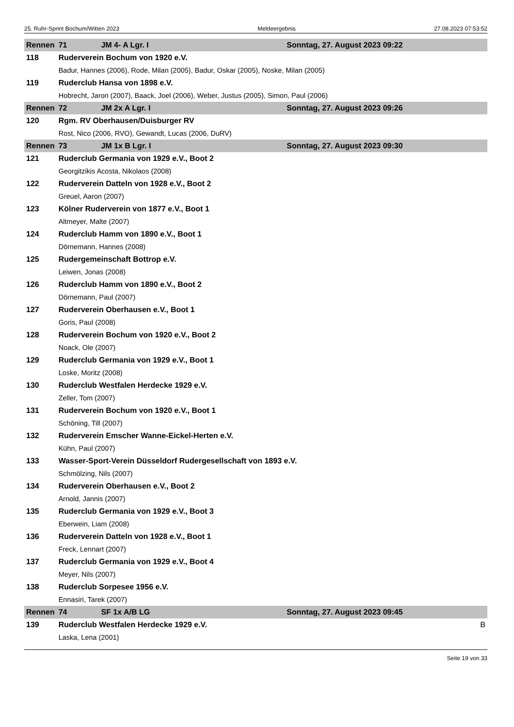25. Ruhr-Sprint Bochum/Witten 2023 Meldeergebnis 27.08.2023 07:53:52
| Rennen | 71 | JM 4- A Lgr. I | Sonntag, 27. August 2023 09:22 |
| --- | --- | --- | --- |
| 118 | Ruderverein Bochum von 1920 e.V. | | |
| | Badur, Hannes (2006), Rode, Milan (2005), Badur, Oskar (2005), Noske, Milan (2005) | | |
| 119 | Ruderclub Hansa von 1898 e.V. | | |
| | Hobrecht, Jaron (2007), Baack, Joel (2006), Weber, Justus (2005), Simon, Paul (2006) | | |
| Rennen | 72 | JM 2x A Lgr. I | Sonntag, 27. August 2023 09:26 |
| 120 | Rgm. RV Oberhausen/Duisburger RV | | |
| | Rost, Nico (2006, RVO), Gewandt, Lucas (2006, DuRV) | | |
| Rennen | 73 | JM 1x B Lgr. I | Sonntag, 27. August 2023 09:30 |
| 121 | Ruderclub Germania von 1929 e.V., Boot 2 | | |
| | Georgitzikis Acosta, Nikolaos (2008) | | |
| 122 | Ruderverein Datteln von 1928 e.V., Boot 2 | | |
| | Greuel, Aaron (2007) | | |
| 123 | Kölner Ruderverein von 1877 e.V., Boot 1 | | |
| | Altmeyer, Malte (2007) | | |
| 124 | Ruderclub Hamm von 1890 e.V., Boot 1 | | |
| | Dörnemann, Hannes (2008) | | |
| 125 | Rudergemeinschaft Bottrop e.V. | | |
| | Leiwen, Jonas (2008) | | |
| 126 | Ruderclub Hamm von 1890 e.V., Boot 2 | | |
| | Dörnemann, Paul (2007) | | |
| 127 | Ruderverein Oberhausen e.V., Boot 1 | | |
| | Goris, Paul (2008) | | |
| 128 | Ruderverein Bochum von 1920 e.V., Boot 2 | | |
| | Noack, Ole (2007) | | |
| 129 | Ruderclub Germania von 1929 e.V., Boot 1 | | |
| | Loske, Moritz (2008) | | |
| 130 | Ruderclub Westfalen Herdecke 1929 e.V. | | |
| | Zeller, Tom (2007) | | |
| 131 | Ruderverein Bochum von 1920 e.V., Boot 1 | | |
| | Schöning, Till (2007) | | |
| 132 | Ruderverein Emscher Wanne-Eickel-Herten e.V. | | |
| | Kühn, Paul (2007) | | |
| 133 | Wasser-Sport-Verein Düsseldorf Rudergesellschaft von 1893 e.V. | | |
| | Schmölzing, Nils (2007) | | |
| 134 | Ruderverein Oberhausen e.V., Boot 2 | | |
| | Arnold, Jannis (2007) | | |
| 135 | Ruderclub Germania von 1929 e.V., Boot 3 | | |
| | Eberwein, Liam (2008) | | |
| 136 | Ruderverein Datteln von 1928 e.V., Boot 1 | | |
| | Freck, Lennart (2007) | | |
| 137 | Ruderclub Germania von 1929 e.V., Boot 4 | | |
| | Meyer, Nils (2007) | | |
| 138 | Ruderclub Sorpesee 1956 e.V. | | |
| | Ennasiri, Tarek (2007) | | |
| Rennen | 74 | SF 1x A/B LG | Sonntag, 27. August 2023 09:45 |
| 139 | Ruderclub Westfalen Herdecke 1929 e.V. | | B |
| | Laska, Lena (2001) | | |
Seite 19 von 33